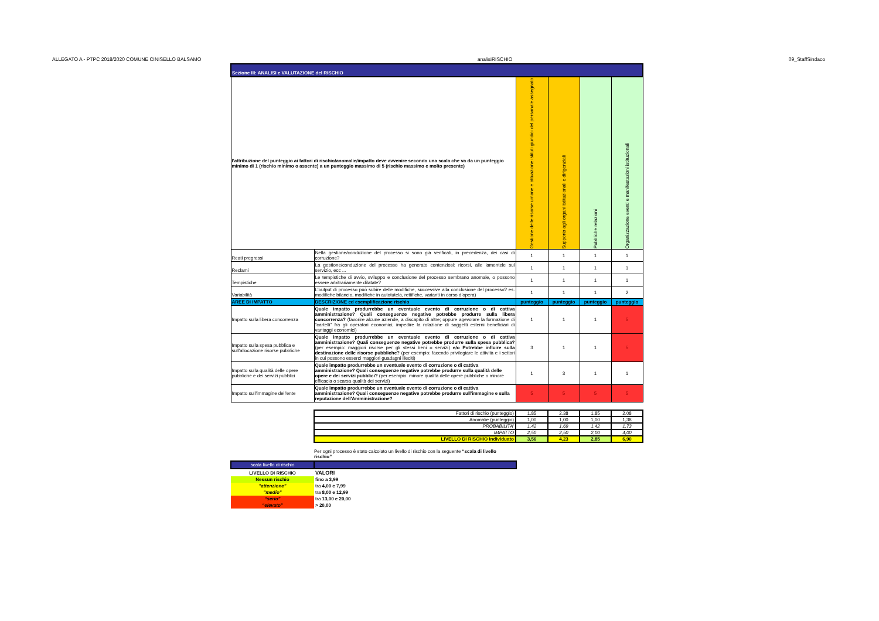ALLEGATO A - PTPC 2018/2020 COMUNE CINISELLO BALSAMO analisiRISCHIO 09_StaffSindaco
| Sezione III: ANALISI e VALUTAZIONE del RISCHIO | | | | | |
| --- | --- | --- | --- | --- | --- |
| l'attribuzione del punteggio ai fattori di rischio/anomalie/impatto deve avvenire secondo una scala che va da un punteggio minimo di 1 (rischio minimo o assente) a un punteggio massimo di 5 (rischio massimo e molto presente) | | Gestione delle risorse umane e attuazione istituti giuridici del personale assegnato | Supporto agli organi istituzionali e dirigenziali | Pubbliche relazioni | Organizzazione eventi e manifestazioni istituzionali |
| Reati pregressi | Nella gestione/conduzione del processo si sono già verificati, in precedenza, dei casi di corruzione? | 1 | 1 | 1 | 1 |
| Reclami | La gestione/conduzione del processo ha generato contenziosi: ricorsi, alle lamentele sul servizio, ecc ... | 1 | 1 | 1 | 1 |
| Tempistiche | Le tempistiche di avvio, sviluppo e conclusione del processo sembrano anomale, o possono essere arbitrariamente dilatate? | 1 | 1 | 1 | 1 |
| Variabilità | L'output di processo può subire delle modifiche, successive alla conclusione del processo? es. modifiche bilancio, modifiche in autotutela, rettifiche, varianti in corso d’opera) | 1 | 1 | 1 | 2 |
| AREE DI IMPATTO | DESCRIZIONE ed esemplificazione rischio | punteggio | punteggio | punteggio | punteggio |
| Impatto sulla libera concorrenza | Quale impatto produrrebbe un eventuale evento di corruzione o di cattiva amministrazione? Quali conseguenze negative potrebbe produrre sulla libera concorrenza? (favorire alcune aziende, a discapito di altre; oppure agevolare la formazione di "cartelli" fra gli operatori economici; impedire la rotazione di soggetti esterni beneficiari di vantaggi economici) | 1 | 1 | 1 | 5 |
| Impatto sulla spesa pubblica e sull'allocazione risorse pubbliche | Quale impatto produrrebbe un eventuale evento di corruzione o di cattiva amministrazione? Quali conseguenze negative potrebbe produrre sulla spesa pubblica? (per esempio: maggiori risorse per gli stessi beni o servizi) e/o Potrebbe influire sulla destinazione delle risorse pubbliche? (per esempio: facendo privilegiare le attività e i settori in cui possono esserci maggiori guadagni illeciti) | 3 | 1 | 1 | 5 |
| Impatto sulla qualità delle opere pubbliche e dei servizi pubblici | Quale impatto produrrebbe un eventuale evento di corruzione o di cattiva amministrazione? Quali conseguenze negative potrebbe produrre sulla qualità delle opere e dei servizi pubblici? (per esempio: minore qualità delle opere pubbliche o minore efficacia o scarsa qualità dei servizi) | 1 | 3 | 1 | 1 |
| Impatto sull'immagine dell'ente | Quale impatto produrrebbe un eventuale evento di corruzione o di cattiva amministrazione? Quali conseguenze negative potrebbe produrre sull'immagine e sulla reputazione dell'Amministrazione? | 5 | 5 | 5 | 5 |
| Fattori di rischio (punteggio) | 1,85 | 2,38 | 1,85 | 2,08 |
| Anomalie (punteggio) | 1,00 | 1,00 | 1,00 | 1,38 |
| PROBABILITA' | 1,42 | 1,69 | 1,42 | 1,73 |
| IMPATTO | 2,50 | 2,50 | 2,00 | 4,00 |
| LIVELLO DI RISCHIO individuato | 3,56 | 4,23 | 2,85 | 6,90 |
Per ogni processo è stato calcolato un livello di rischio con la seguente “scala di livello rischio”
| scala livello di rischio | |
| LIVELLO DI RISCHIO | VALORI |
| Nessun rischio | fino a 3,99 |
| "attenzione" | tra 4,00 e 7,99 |
| "medio" | tra 8,00 e 12,99 |
| “serio” | tra 13,00 e 20,00 |
| “elevato” | > 20,00 |